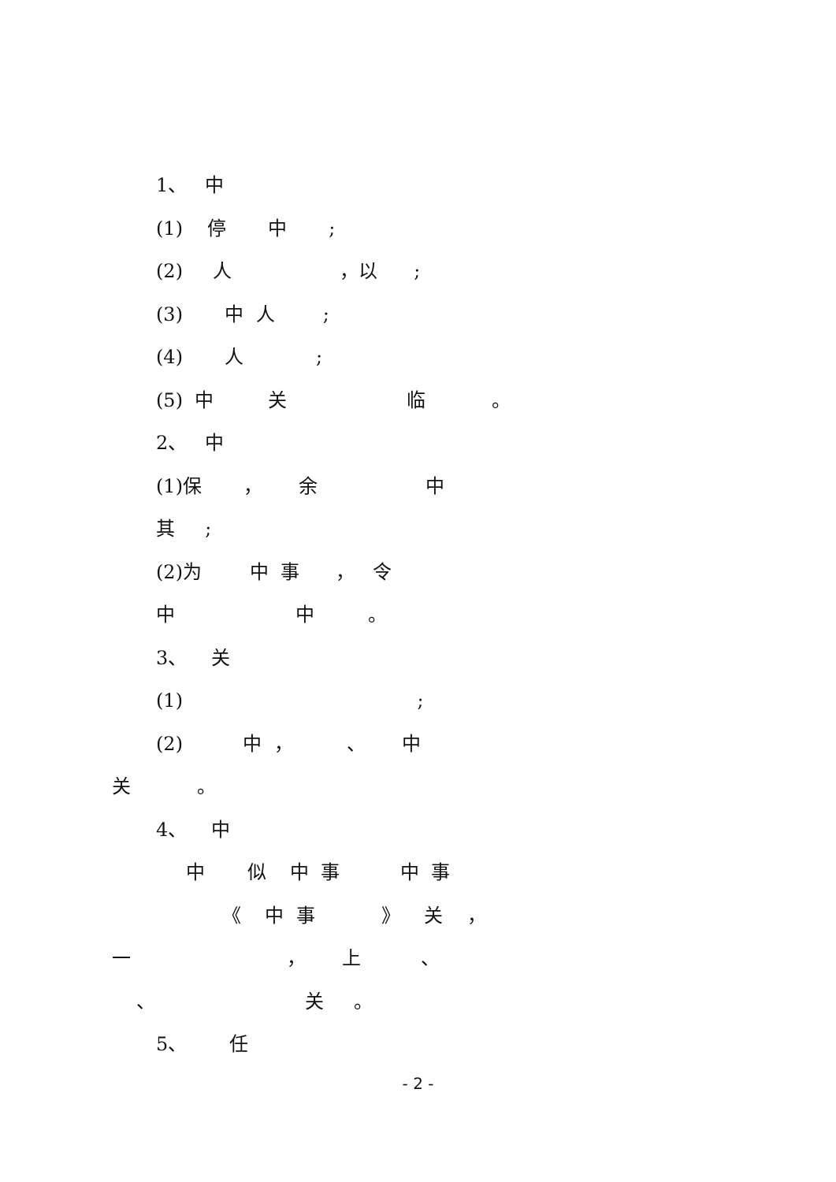1、 中
(1) 停 中 ;
(2) 人 ，以 ;
(3) 中 人 ;
(4) 人 ;
(5) 中 关 临 。
2、 中
(1)保 ， 余 中
其 ;
(2)为 中 事 ， 令
中 中 。
3、 关
(1) ;
(2) 中 ， 、 中
关 。
4、 中
中 似 中 事 中 事
《 中 事 》 关 ，
一 ， 上 、
、 关 。
5、 任
- 2 -